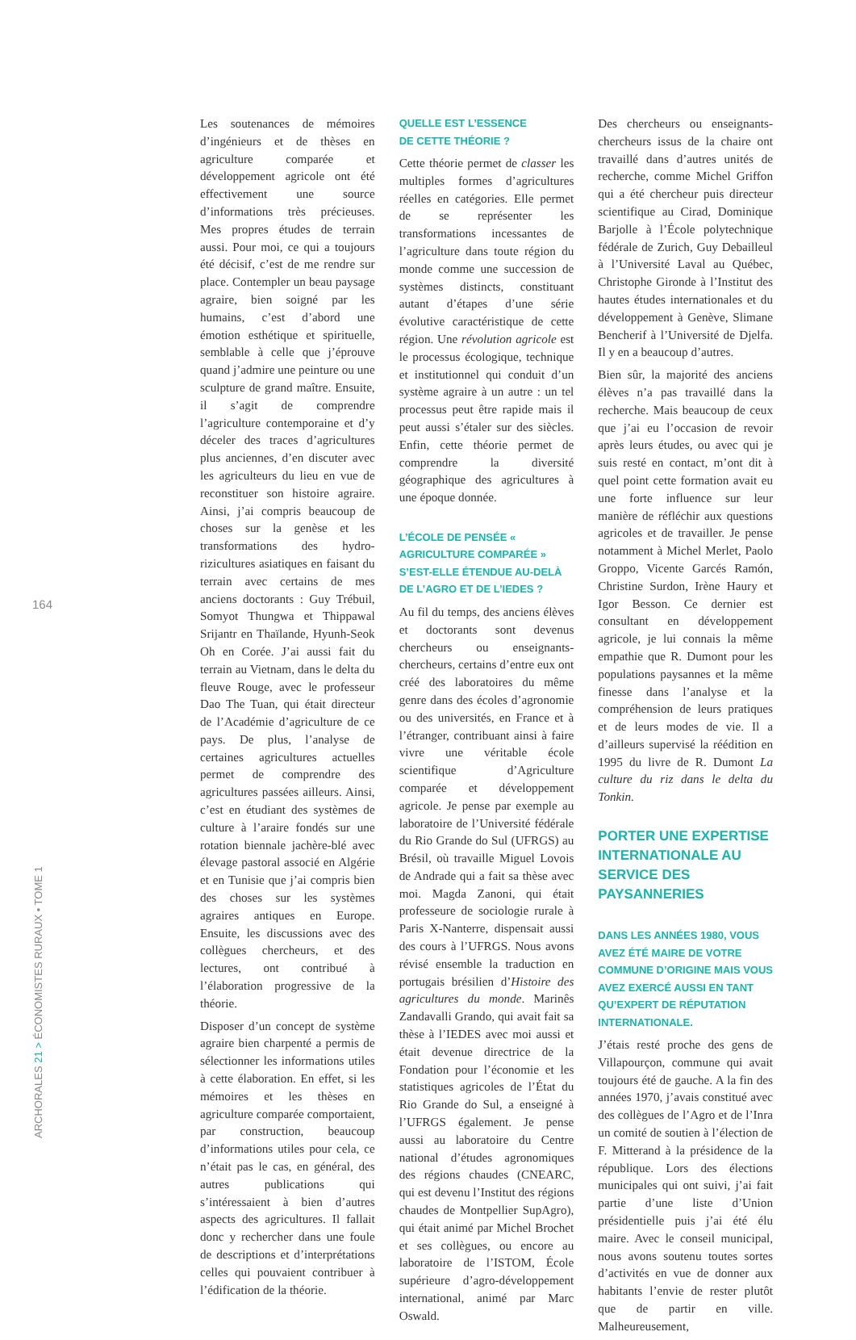164
ARCHORALES 21 > ÉCONOMISTES RURAUX • TOME 1
Les soutenances de mémoires d’ingénieurs et de thèses en agriculture comparée et développement agricole ont été effectivement une source d’informations très précieuses. Mes propres études de terrain aussi. Pour moi, ce qui a toujours été décisif, c’est de me rendre sur place. Contempler un beau paysage agraire, bien soigné par les humains, c’est d’abord une émotion esthétique et spirituelle, semblable à celle que j’éprouve quand j’admire une peinture ou une sculpture de grand maître. Ensuite, il s’agit de comprendre l’agriculture contemporaine et d’y déceler des traces d’agricultures plus anciennes, d’en discuter avec les agriculteurs du lieu en vue de reconstituer son histoire agraire. Ainsi, j’ai compris beaucoup de choses sur la genèse et les transformations des hydro-rizicultures asiatiques en faisant du terrain avec certains de mes anciens doctorants : Guy Trébuil, Somyot Thungwa et Thippawal Srijantr en Thaïlande, Hyunh-Seok Oh en Corée. J’ai aussi fait du terrain au Vietnam, dans le delta du fleuve Rouge, avec le professeur Dao The Tuan, qui était directeur de l’Académie d’agriculture de ce pays. De plus, l’analyse de certaines agricultures actuelles permet de comprendre des agricultures passées ailleurs. Ainsi, c’est en étudiant des systèmes de culture à l’araire fondés sur une rotation biennale jachère-blé avec élevage pastoral associé en Algérie et en Tunisie que j’ai compris bien des choses sur les systèmes agraires antiques en Europe. Ensuite, les discussions avec des collègues chercheurs, et des lectures, ont contribué à l’élaboration progressive de la théorie.
Disposer d’un concept de système agraire bien charpenté a permis de sélectionner les informations utiles à cette élaboration. En effet, si les mémoires et les thèses en agriculture comparée comportaient, par construction, beaucoup d’informations utiles pour cela, ce n’était pas le cas, en général, des autres publications qui s’intéressaient à bien d’autres aspects des agricultures. Il fallait donc y rechercher dans une foule de descriptions et d’interprétations celles qui pouvaient contribuer à l’édification de la théorie.
QUELLE EST L’ESSENCE
DE CETTE THÉORIE ?
Cette théorie permet de classer les multiples formes d’agricultures réelles en catégories. Elle permet de se représenter les transformations incessantes de l’agriculture dans toute région du monde comme une succession de systèmes distincts, constituant autant d’étapes d’une série évolutive caractéristique de cette région. Une révolution agricole est le processus écologique, technique et institutionnel qui conduit d’un système agraire à un autre : un tel processus peut être rapide mais il peut aussi s’étaler sur des siècles. Enfin, cette théorie permet de comprendre la diversité géographique des agricultures à une époque donnée.
L’ÉCOLE DE PENSÉE « AGRICULTURE COMPARÉE » S’EST-ELLE ÉTENDUE AU-DELÀ DE L’AGRO ET DE L’IEDES ?
Au fil du temps, des anciens élèves et doctorants sont devenus chercheurs ou enseignants-chercheurs, certains d’entre eux ont créé des laboratoires du même genre dans des écoles d’agronomie ou des universités, en France et à l’étranger, contribuant ainsi à faire vivre une véritable école scientifique d’Agriculture comparée et développement agricole. Je pense par exemple au laboratoire de l’Université fédérale du Rio Grande do Sul (UFRGS) au Brésil, où travaille Miguel Lovois de Andrade qui a fait sa thèse avec moi. Magda Zanoni, qui était professeure de sociologie rurale à Paris X-Nanterre, dispensait aussi des cours à l’UFRGS. Nous avons révisé ensemble la traduction en portugais brésilien d’Histoire des agricultures du monde. Marinês Zandavalli Grando, qui avait fait sa thèse à l’IEDES avec moi aussi et était devenue directrice de la Fondation pour l’économie et les statistiques agricoles de l’État du Rio Grande do Sul, a enseigné à l’UFRGS également. Je pense aussi au laboratoire du Centre national d’études agronomiques des régions chaudes (CNEARC, qui est devenu l’Institut des régions chaudes de Montpellier SupAgro), qui était animé par Michel Brochet et ses collègues, ou encore au laboratoire de l’ISTOM, École supérieure d’agro-développement international, animé par Marc Oswald.
Des chercheurs ou enseignants-chercheurs issus de la chaire ont travaillé dans d’autres unités de recherche, comme Michel Griffon qui a été chercheur puis directeur scientifique au Cirad, Dominique Barjolle à l’École polytechnique fédérale de Zurich, Guy Debailleul à l’Université Laval au Québec, Christophe Gironde à l’Institut des hautes études internationales et du développement à Genève, Slimane Bencherif à l’Université de Djelfa. Il y en a beaucoup d’autres.
Bien sûr, la majorité des anciens élèves n’a pas travaillé dans la recherche. Mais beaucoup de ceux que j’ai eu l’occasion de revoir après leurs études, ou avec qui je suis resté en contact, m’ont dit à quel point cette formation avait eu une forte influence sur leur manière de réfléchir aux questions agricoles et de travailler. Je pense notamment à Michel Merlet, Paolo Groppo, Vicente Garcés Ramón, Christine Surdon, Irène Haury et Igor Besson. Ce dernier est consultant en développement agricole, je lui connais la même empathie que R. Dumont pour les populations paysannes et la même finesse dans l’analyse et la compréhension de leurs pratiques et de leurs modes de vie. Il a d’ailleurs supervisé la réédition en 1995 du livre de R. Dumont La culture du riz dans le delta du Tonkin.
PORTER UNE EXPERTISE INTERNATIONALE AU SERVICE DES PAYSANNERIES
DANS LES ANNÉES 1980, VOUS AVEZ ÉTÉ MAIRE DE VOTRE COMMUNE D’ORIGINE MAIS VOUS AVEZ EXERCÉ AUSSI EN TANT QU’EXPERT DE RÉPUTATION INTERNATIONALE.
J’étais resté proche des gens de Villapourçon, commune qui avait toujours été de gauche. A la fin des années 1970, j’avais constitué avec des collègues de l’Agro et de l’Inra un comité de soutien à l’élection de F. Mitterand à la présidence de la république. Lors des élections municipales qui ont suivi, j’ai fait partie d’une liste d’Union présidentielle puis j’ai été élu maire. Avec le conseil municipal, nous avons soutenu toutes sortes d’activités en vue de donner aux habitants l’envie de rester plutôt que de partir en ville. Malheureusement,